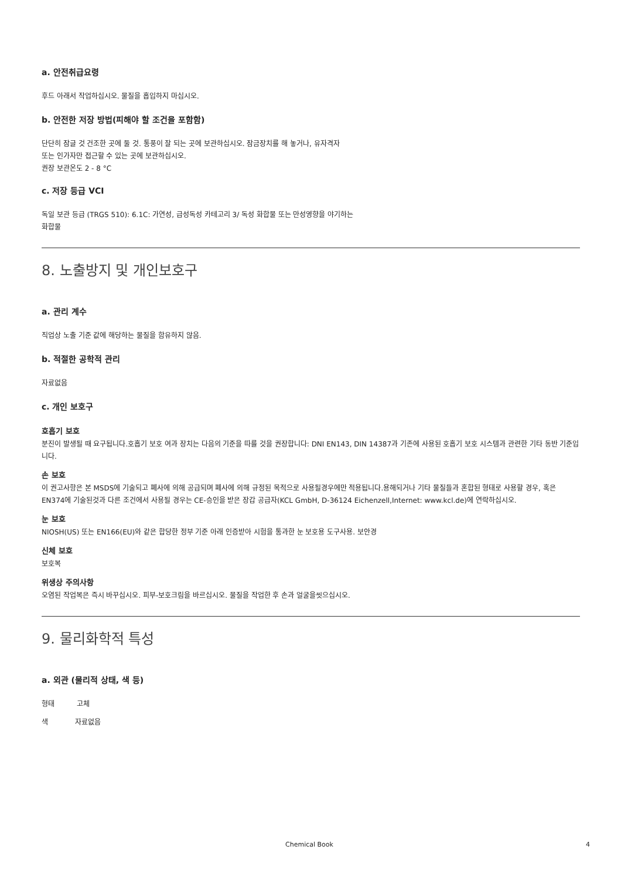a. 안전취급요령
후드 아래서 작업하십시오. 물질을 흡입하지 마십시오.
b. 안전한 저장 방법(피해야 할 조건을 포함함)
단단히 잠글 것 건조한 곳에 둘 것. 통풍이 잘 되는 곳에 보관하십시오. 잠금장치를 해 놓거나, 유자격자
또는 인가자만 접근할 수 있는 곳에 보관하십시오.
권장 보관온도 2 - 8 °C
c. 저장 등급 VCI
독일 보관 등급 (TRGS 510): 6.1C: 가연성, 급성독성 카테고리 3/ 독성 화합물 또는 만성영향을 야기하는
화합물
8. 노출방지 및 개인보호구
a. 관리 계수
직업상 노출 기준 값에 해당하는 물질을 함유하지 않음.
b. 적절한 공학적 관리
자료없음
c. 개인 보호구
호흡기 보호
분진이 발생될 때 요구됩니다.호흡기 보호 여과 장치는 다음의 기준을 따를 것을 권장합니다: DNI EN143, DIN 14387과 기존에 사용된 호흡기 보호 시스템과 관련한 기타 동반 기준입니다.
손 보호
이 권고사항은 본 MSDS에 기술되고 폐사에 의해 공급되며 폐사에 의해 규정된 목적으로 사용될경우에만 적용됩니다.용해되거나 기타 물질들과 혼합된 형태로 사용할 경우, 혹은 EN374에 기술된것과 다른 조건에서 사용될 경우는 CE-승인을 받은 장갑 공급자(KCL GmbH, D-36124 Eichenzell,Internet: www.kcl.de)에 연락하십시오.
눈 보호
NIOSH(US) 또는 EN166(EU)와 같은 합당한 정부 기준 아래 인증받아 시험을 통과한 눈 보호용 도구사용. 보안경
신체 보호
보호복
위생상 주의사항
오염된 작업복은 즉시 바꾸십시오. 피부-보호크림을 바르십시오. 물질을 작업한 후 손과 얼굴을씻으십시오.
9. 물리화학적 특성
a. 외관 (물리적 상태, 색 등)
형태 고체
색 자료없음
Chemical Book 4